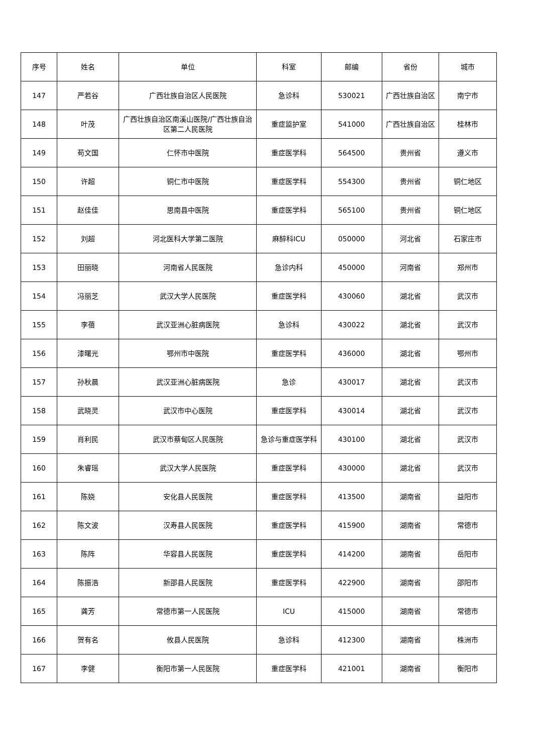| 序号 | 姓名 | 单位 | 科室 | 邮编 | 省份 | 城市 |
| --- | --- | --- | --- | --- | --- | --- |
| 147 | 严若谷 | 广西壮族自治区人民医院 | 急诊科 | 530021 | 广西壮族自治区 | 南宁市 |
| 148 | 叶茂 | 广西壮族自治区南溪山医院/广西壮族自治区第二人民医院 | 重症监护室 | 541000 | 广西壮族自治区 | 桂林市 |
| 149 | 苟文国 | 仁怀市中医院 | 重症医学科 | 564500 | 贵州省 | 遵义市 |
| 150 | 许超 | 铜仁市中医院 | 重症医学科 | 554300 | 贵州省 | 铜仁地区 |
| 151 | 赵佳佳 | 思南县中医院 | 重症医学科 | 565100 | 贵州省 | 铜仁地区 |
| 152 | 刘超 | 河北医科大学第二医院 | 麻醉科ICU | 050000 | 河北省 | 石家庄市 |
| 153 | 田丽晓 | 河南省人民医院 | 急诊内科 | 450000 | 河南省 | 郑州市 |
| 154 | 冯丽芝 | 武汉大学人民医院 | 重症医学科 | 430060 | 湖北省 | 武汉市 |
| 155 | 李蓓 | 武汉亚洲心脏病医院 | 急诊科 | 430022 | 湖北省 | 武汉市 |
| 156 | 漆曙光 | 鄂州市中医院 | 重症医学科 | 436000 | 湖北省 | 鄂州市 |
| 157 | 孙秋晨 | 武汉亚洲心脏病医院 | 急诊 | 430017 | 湖北省 | 武汉市 |
| 158 | 武晓灵 | 武汉市中心医院 | 重症医学科 | 430014 | 湖北省 | 武汉市 |
| 159 | 肖利民 | 武汉市蔡甸区人民医院 | 急诊与重症医学科 | 430100 | 湖北省 | 武汉市 |
| 160 | 朱睿瑶 | 武汉大学人民医院 | 重症医学科 | 430000 | 湖北省 | 武汉市 |
| 161 | 陈娆 | 安化县人民医院 | 重症医学科 | 413500 | 湖南省 | 益阳市 |
| 162 | 陈文波 | 汉寿县人民医院 | 重症医学科 | 415900 | 湖南省 | 常德市 |
| 163 | 陈阵 | 华容县人民医院 | 重症医学科 | 414200 | 湖南省 | 岳阳市 |
| 164 | 陈振浩 | 新邵县人民医院 | 重症医学科 | 422900 | 湖南省 | 邵阳市 |
| 165 | 龚芳 | 常德市第一人民医院 | ICU | 415000 | 湖南省 | 常德市 |
| 166 | 贺有名 | 攸县人民医院 | 急诊科 | 412300 | 湖南省 | 株洲市 |
| 167 | 李健 | 衡阳市第一人民医院 | 重症医学科 | 421001 | 湖南省 | 衡阳市 |